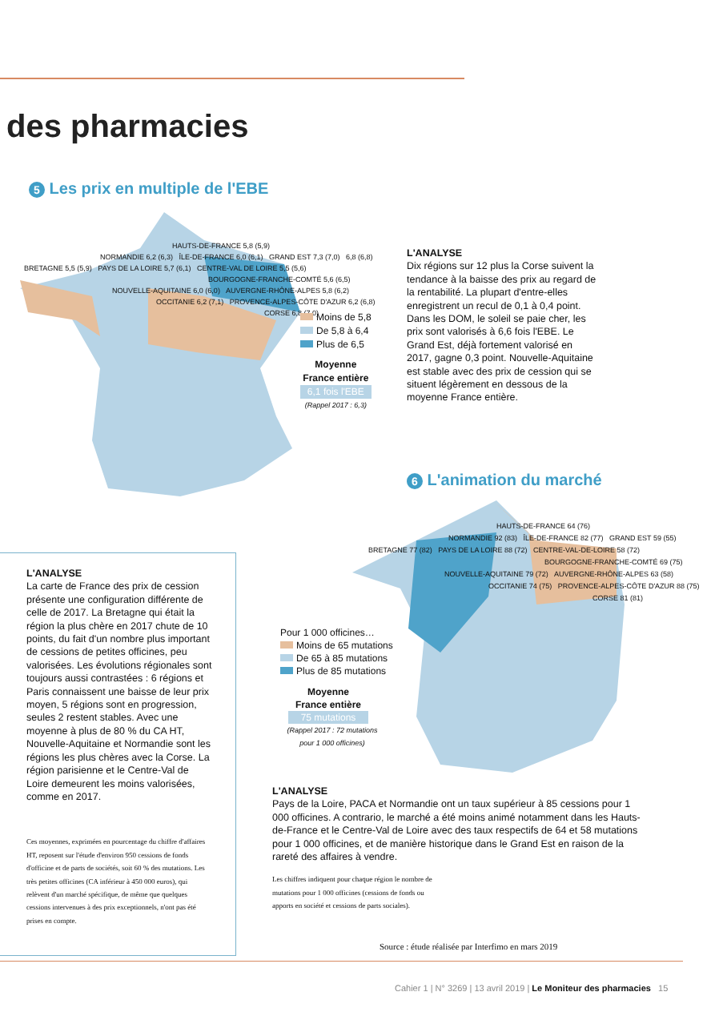des pharmacies
5 Les prix en multiple de l'EBE
HAUTS-DE-FRANCE 5,8 (5,9)
NORMANDIE 6,2 (6,3) ÎLE-DE-FRANCE 6,0 (6,1) GRAND EST 7,3 (7,0) 6,8 (6,8)
BRETAGNE 5,5 (5,9) PAYS DE LA LOIRE 5,7 (6,1) CENTRE-VAL DE LOIRE 5,5 (5,6)
BOURGOGNE-FRANCHE-COMTÉ 5,6 (6,5)
NOUVELLE-AQUITAINE 6,0 (6,0) AUVERGNE-RHÔNE-ALPES 5,8 (6,2)
OCCITANIE 6,2 (7,1) PROVENCE-ALPES-CÔTE D'AZUR 6,2 (6,8)
CORSE 6,8 (7,0)
Moins de 5,8
De 5,8 à 6,4
Plus de 6,5
Moyenne
France entière
6,1 fois l'EBE
(Rappel 2017 : 6,3)
L'ANALYSE
Dix régions sur 12 plus la Corse suivent la tendance à la baisse des prix au regard de la rentabilité. La plupart d'entre-elles enregistrent un recul de 0,1 à 0,4 point. Dans les DOM, le soleil se paie cher, les prix sont valorisés à 6,6 fois l'EBE. Le Grand Est, déjà fortement valorisé en 2017, gagne 0,3 point. Nouvelle-Aquitaine est stable avec des prix de cession qui se situent légèrement en dessous de la moyenne France entière.
6 L'animation du marché
HAUTS-DE-FRANCE 64 (76)
NORMANDIE 92 (83) ÎLE-DE-FRANCE 82 (77) GRAND EST 59 (55)
BRETAGNE 77 (82) PAYS DE LA LOIRE 88 (72) CENTRE-VAL-DE-LOIRE 58 (72)
BOURGOGNE-FRANCHE-COMTÉ 69 (75)
NOUVELLE-AQUITAINE 79 (72) AUVERGNE-RHÔNE-ALPES 63 (58)
OCCITANIE 74 (75) PROVENCE-ALPES-CÔTE D'AZUR 88 (75)
CORSE 81 (81)
Pour 1 000 officines…
Moins de 65 mutations
De 65 à 85 mutations
Plus de 85 mutations
Moyenne
France entière
75 mutations
(Rappel 2017 : 72 mutations pour 1 000 officines)
L'ANALYSE
La carte de France des prix de cession présente une configuration différente de celle de 2017. La Bretagne qui était la région la plus chère en 2017 chute de 10 points, du fait d'un nombre plus important de cessions de petites officines, peu valorisées. Les évolutions régionales sont toujours aussi contrastées : 6 régions et Paris connaissent une baisse de leur prix moyen, 5 régions sont en progression, seules 2 restent stables. Avec une moyenne à plus de 80 % du CA HT, Nouvelle-Aquitaine et Normandie sont les régions les plus chères avec la Corse. La région parisienne et le Centre-Val de Loire demeurent les moins valorisées, comme en 2017.
Ces moyennes, exprimées en pourcentage du chiffre d'affaires HT, reposent sur l'étude d'environ 950 cessions de fonds d'officine et de parts de sociétés, soit 60 % des mutations. Les très petites officines (CA inférieur à 450 000 euros), qui relèvent d'un marché spécifique, de même que quelques cessions intervenues à des prix exceptionnels, n'ont pas été prises en compte.
L'ANALYSE
Pays de la Loire, PACA et Normandie ont un taux supérieur à 85 cessions pour 1 000 officines. A contrario, le marché a été moins animé notamment dans les Hauts-de-France et le Centre-Val de Loire avec des taux respectifs de 64 et 58 mutations pour 1 000 officines, et de manière historique dans le Grand Est en raison de la rareté des affaires à vendre.
Les chiffres indiquent pour chaque région le nombre de mutations pour 1 000 officines (cessions de fonds ou apports en société et cessions de parts sociales).
Source : étude réalisée par Interfimo en mars 2019
Cahier 1 | N° 3269 | 13 avril 2019 | Le Moniteur des pharmacies 15